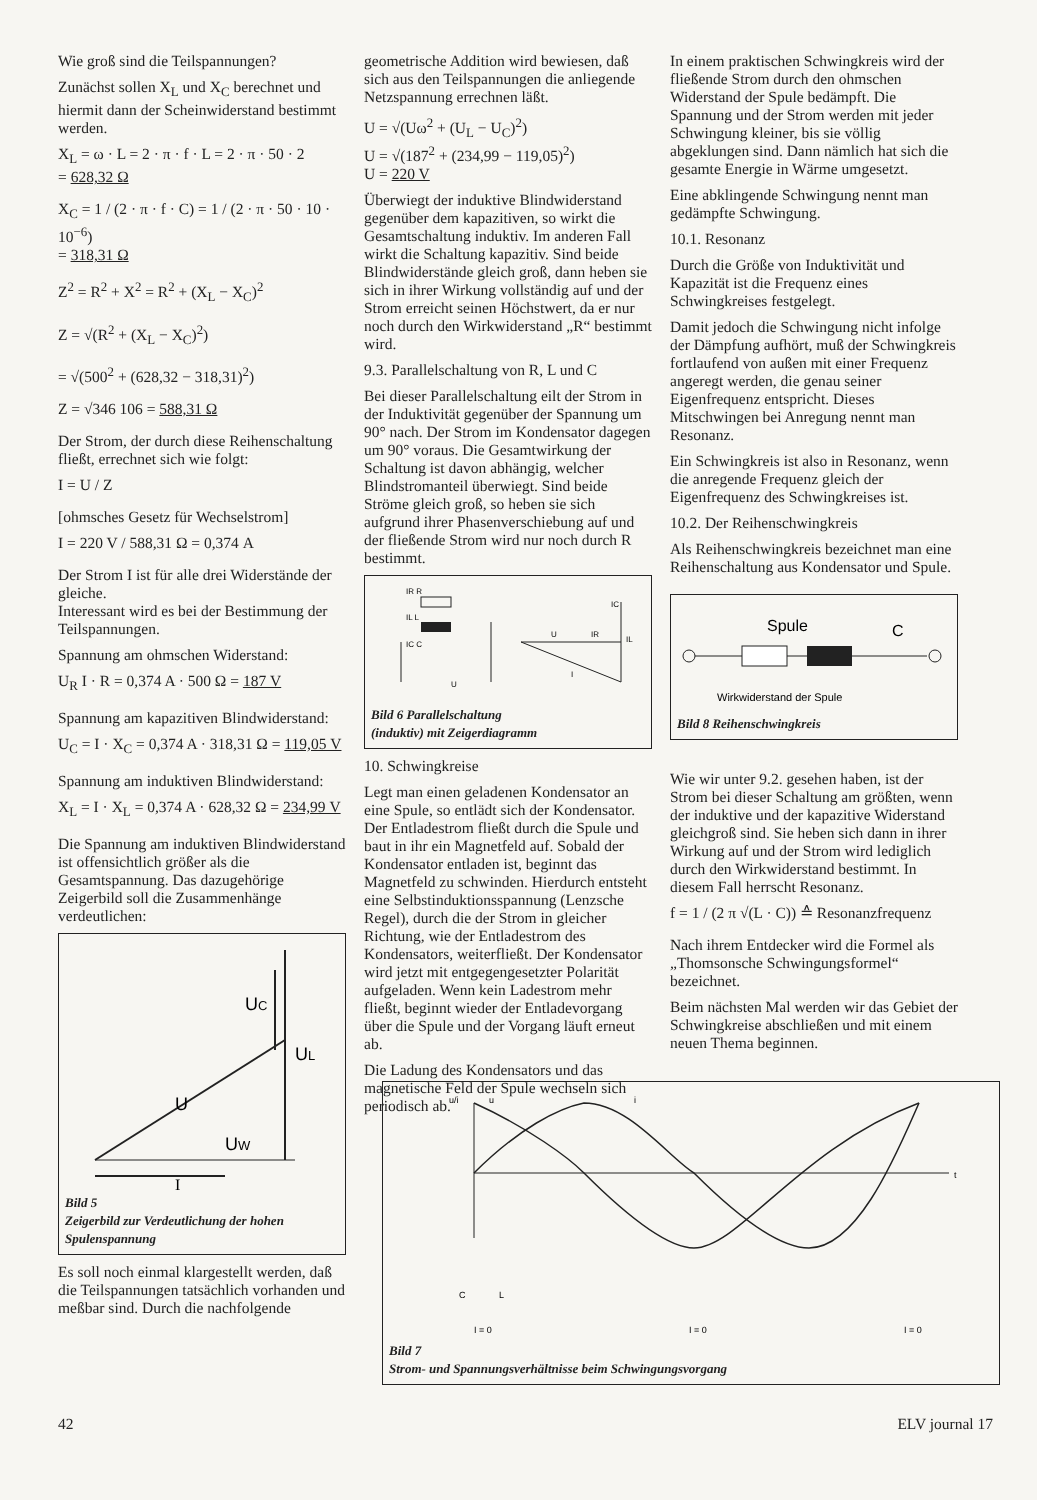Wie groß sind die Teilspannungen?
Zunächst sollen X<sub>L</sub> und X<sub>C</sub> berechnet und hiermit dann der Scheinwiderstand bestimmt werden.
X<sub>L</sub> = ω · L = 2 · π · f · L = 2 · π · 50 · 2
= 628,32 Ω
X<sub>C</sub> = 1 / (2 · π · f · C) = 1 / (2 · π · 50 · 10 · 10<sup>−6</sup>)
= 318,31 Ω
Z<sup>2</sup> = R<sup>2</sup> + X<sup>2</sup> = R<sup>2</sup> + (X<sub>L</sub> − X<sub>C</sub>)<sup>2</sup>
Z = √(R<sup>2</sup> + (X<sub>L</sub> − X<sub>C</sub>)<sup>2</sup>)
= √(500<sup>2</sup> + (628,32 − 318,31)<sup>2</sup>)
Z = √346 106 = 588,31 Ω
Der Strom, der durch diese Reihenschaltung fließt, errechnet sich wie folgt:
I = U / Z
[ohmsches Gesetz für Wechselstrom]
I = 220 V / 588,31 Ω = 0,374 A
Der Strom I ist für alle drei Widerstände der gleiche.
Interessant wird es bei der Bestimmung der Teilspannungen.
Spannung am ohmschen Widerstand:
U<sub>R</sub> I · R = 0,374 A · 500 Ω = 187 V
Spannung am kapazitiven Blindwiderstand:
U<sub>C</sub> = I · X<sub>C</sub> = 0,374 A · 318,31 Ω = 119,05 V
Spannung am induktiven Blindwiderstand:
X<sub>L</sub> = I · X<sub>L</sub> = 0,374 A · 628,32 Ω = 234,99 V
Die Spannung am induktiven Blindwiderstand ist offensichtlich größer als die Gesamtspannung. Das dazugehörige Zeigerbild soll die Zusammenhänge verdeutlichen:
UC
UL
U
UW
I
Bild 5
Zeigerbild zur Verdeutlichung der hohen Spulenspannung
Es soll noch einmal klargestellt werden, daß die Teilspannungen tatsächlich vorhanden und meßbar sind. Durch die nachfolgende
geometrische Addition wird bewiesen, daß sich aus den Teilspannungen die anliegende Netzspannung errechnen läßt.
U = √(Uω<sup>2</sup> + (U<sub>L</sub> − U<sub>C</sub>)<sup>2</sup>)
U = √(187<sup>2</sup> + (234,99 − 119,05)<sup>2</sup>)
U = 220 V
Überwiegt der induktive Blindwiderstand gegenüber dem kapazitiven, so wirkt die Gesamtschaltung induktiv. Im anderen Fall wirkt die Schaltung kapazitiv. Sind beide Blindwiderstände gleich groß, dann heben sie sich in ihrer Wirkung vollständig auf und der Strom erreicht seinen Höchstwert, da er nur noch durch den Wirkwiderstand „R“ bestimmt wird.
9.3. Parallelschaltung von R, L und C
Bei dieser Parallelschaltung eilt der Strom in der Induktivität gegenüber der Spannung um 90° nach. Der Strom im Kondensator dagegen um 90° voraus. Die Gesamtwirkung der Schaltung ist davon abhängig, welcher Blindstromanteil überwiegt. Sind beide Ströme gleich groß, so heben sie sich aufgrund ihrer Phasenverschiebung auf und der fließende Strom wird nur noch durch R bestimmt.
IR R
IL L
IC C
U
U
IR
IL
IC
I
Bild 6 Parallelschaltung
(induktiv) mit Zeigerdiagramm
10. Schwingkreise
Legt man einen geladenen Kondensator an eine Spule, so entlädt sich der Kondensator. Der Entladestrom fließt durch die Spule und baut in ihr ein Magnetfeld auf. Sobald der Kondensator entladen ist, beginnt das Magnetfeld zu schwinden. Hierdurch entsteht eine Selbstinduktionsspannung (Lenzsche Regel), durch die der Strom in gleicher Richtung, wie der Entladestrom des Kondensators, weiterfließt. Der Kondensator wird jetzt mit entgegengesetzter Polarität aufgeladen. Wenn kein Ladestrom mehr fließt, beginnt wieder der Entladevorgang über die Spule und der Vorgang läuft erneut ab.
Die Ladung des Kondensators und das magnetische Feld der Spule wechseln sich periodisch ab.
In einem praktischen Schwingkreis wird der fließende Strom durch den ohmschen Widerstand der Spule bedämpft. Die Spannung und der Strom werden mit jeder Schwingung kleiner, bis sie völlig abgeklungen sind. Dann nämlich hat sich die gesamte Energie in Wärme umgesetzt.
Eine abklingende Schwingung nennt man gedämpfte Schwingung.
10.1. Resonanz
Durch die Größe von Induktivität und Kapazität ist die Frequenz eines Schwingkreises festgelegt.
Damit jedoch die Schwingung nicht infolge der Dämpfung aufhört, muß der Schwingkreis fortlaufend von außen mit einer Frequenz angeregt werden, die genau seiner Eigenfrequenz entspricht. Dieses Mitschwingen bei Anregung nennt man Resonanz.
Ein Schwingkreis ist also in Resonanz, wenn die anregende Frequenz gleich der Eigenfrequenz des Schwingkreises ist.
10.2. Der Reihenschwingkreis
Als Reihenschwingkreis bezeichnet man eine Reihenschaltung aus Kondensator und Spule.
Spule
C
Wirkwiderstand der Spule
Bild 8 Reihenschwingkreis
Wie wir unter 9.2. gesehen haben, ist der Strom bei dieser Schaltung am größten, wenn der induktive und der kapazitive Widerstand gleichgroß sind. Sie heben sich dann in ihrer Wirkung auf und der Strom wird lediglich durch den Wirkwiderstand bestimmt. In diesem Fall herrscht Resonanz.
f = 1 / (2 π √(L · C)) ≙ Resonanzfrequenz
Nach ihrem Entdecker wird die Formel als „Thomsonsche Schwingungsformel“ bezeichnet.
Beim nächsten Mal werden wir das Gebiet der Schwingkreise abschließen und mit einem neuen Thema beginnen.
u/i
u
i
t
C
L
I = 0
I = 0
I = 0
Bild 7
Strom- und Spannungsverhältnisse beim Schwingungsvorgang
42 ELV journal 17